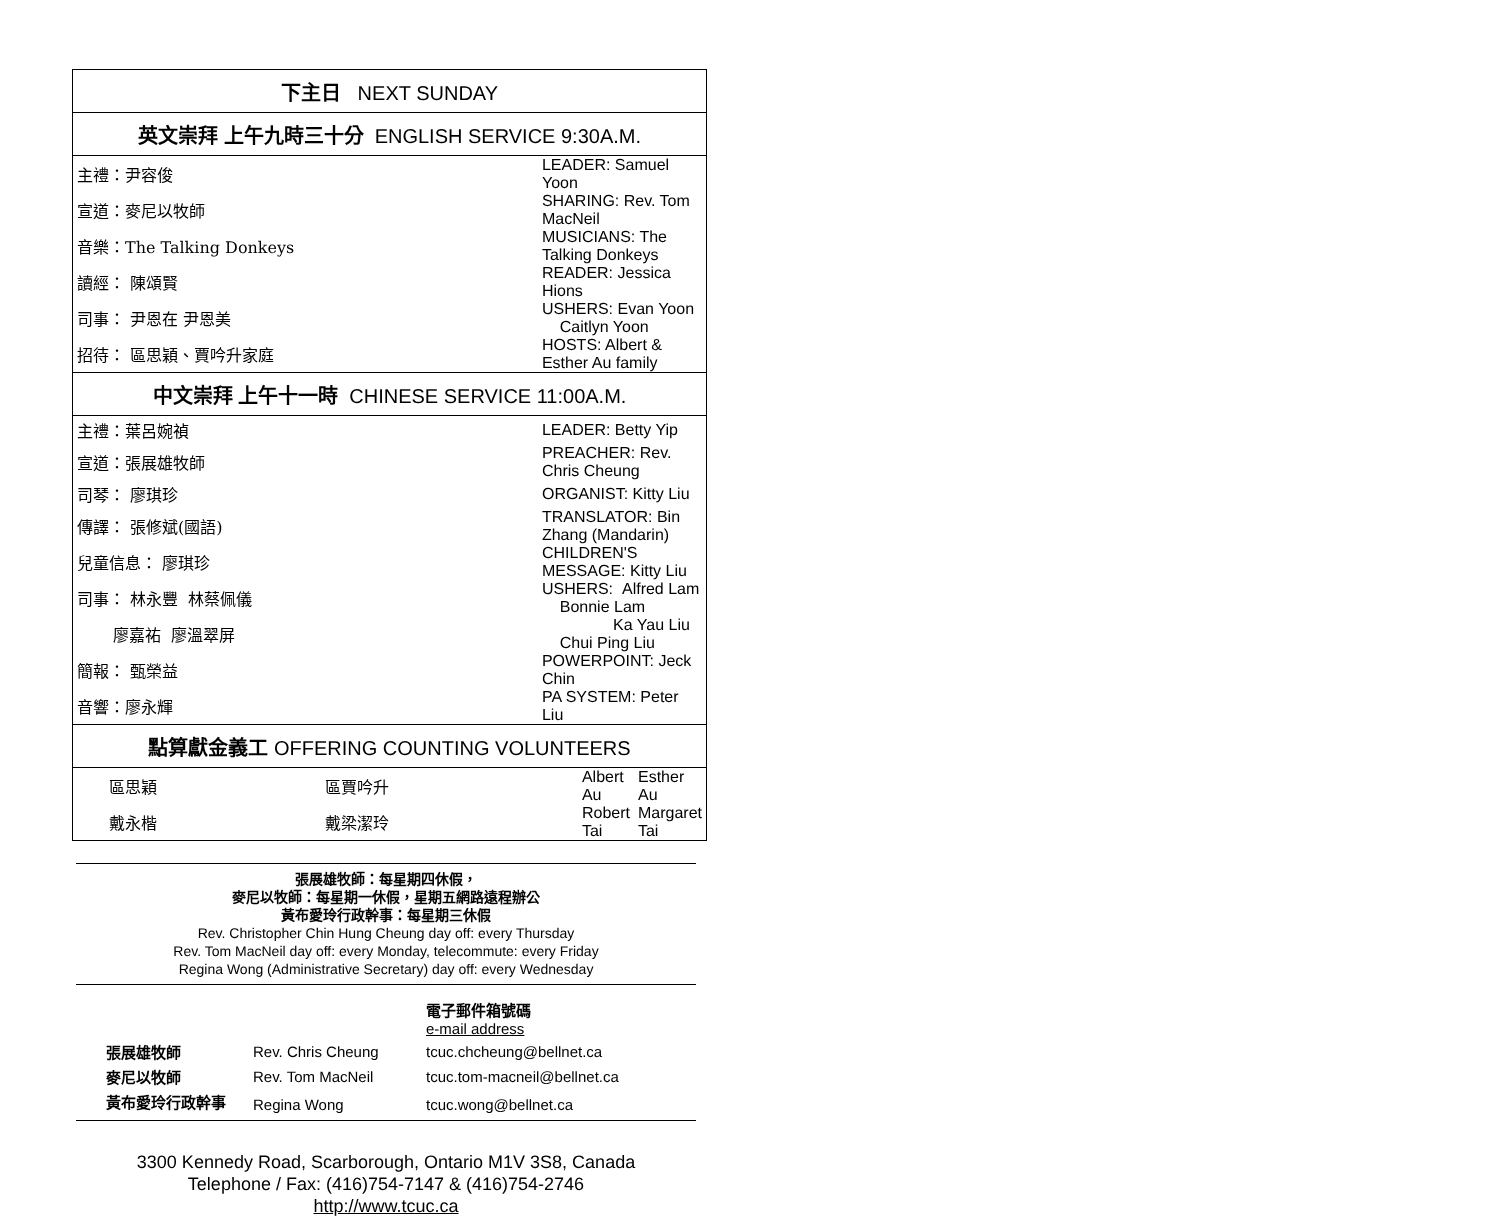| 下主日 NEXT SUNDAY | | | |
| --- | --- | --- | --- |
| 英文崇拜 上午九時三十分 ENGLISH SERVICE 9:30A.M. | | | |
| 主禮：尹容俊 | | LEADER: Samuel Yoon | |
| 宣道：麥尼以牧師 | | SHARING: Rev. Tom MacNeil | |
| 音樂：The Talking Donkeys | | MUSICIANS: The Talking Donkeys | |
| 讀經： 陳頌賢 | | READER: Jessica Hions | |
| 司事： 尹恩在 尹恩美 | | USHERS: Evan Yoon Caitlyn Yoon | |
| 招待： 區思穎、賈吟升家庭 | | HOSTS: Albert & Esther Au family | |
| 中文崇拜 上午十一時 CHINESE SERVICE 11:00A.M. | | | |
| 主禮：葉呂婉禎 | | LEADER: Betty Yip | |
| 宣道：張展雄牧師 | | PREACHER: Rev. Chris Cheung | |
| 司琴： 廖琪珍 | | ORGANIST: Kitty Liu | |
| 傳譯： 張修斌(國語) | | TRANSLATOR: Bin Zhang (Mandarin) | |
| 兒童信息： 廖琪珍 | | CHILDREN'S MESSAGE: Kitty Liu | |
| 司事： 林永豐 林蔡佩儀 | | USHERS: Alfred Lam Bonnie Lam | |
| 廖嘉祐 廖溫翠屏 | | Ka Yau Liu Chui Ping Liu | |
| 簡報： 甄榮益 | | POWERPOINT: Jeck Chin | |
| 音響：廖永輝 | | PA SYSTEM: Peter Liu | |
| 點算獻金義工 OFFERING COUNTING VOLUNTEERS | | | |
| 區思穎 | 區賈吟升 | Albert Au | Esther Au |
| 戴永楷 | 戴梁潔玲 | Robert Tai | Margaret Tai |
張展雄牧師：每星期四休假，
麥尼以牧師：每星期一休假，星期五網路遠程辦公
黃布愛玲行政幹事：每星期三休假
Rev. Christopher Chin Hung Cheung day off: every Thursday
Rev. Tom MacNeil day off: every Monday, telecommute: every Friday
Regina Wong (Administrative Secretary) day off: every Wednesday
| | | 電子郵件箱號碼 e-mail address |
| 張展雄牧師 | Rev. Chris Cheung | tcuc.chcheung@bellnet.ca |
| 麥尼以牧師 | Rev. Tom MacNeil | tcuc.tom-macneil@bellnet.ca |
| 黃布愛玲行政幹事 | Regina Wong | tcuc.wong@bellnet.ca |
3300 Kennedy Road, Scarborough, Ontario M1V 3S8, Canada
Telephone / Fax: (416)754-7147 & (416)754-2746
http://www.tcuc.ca